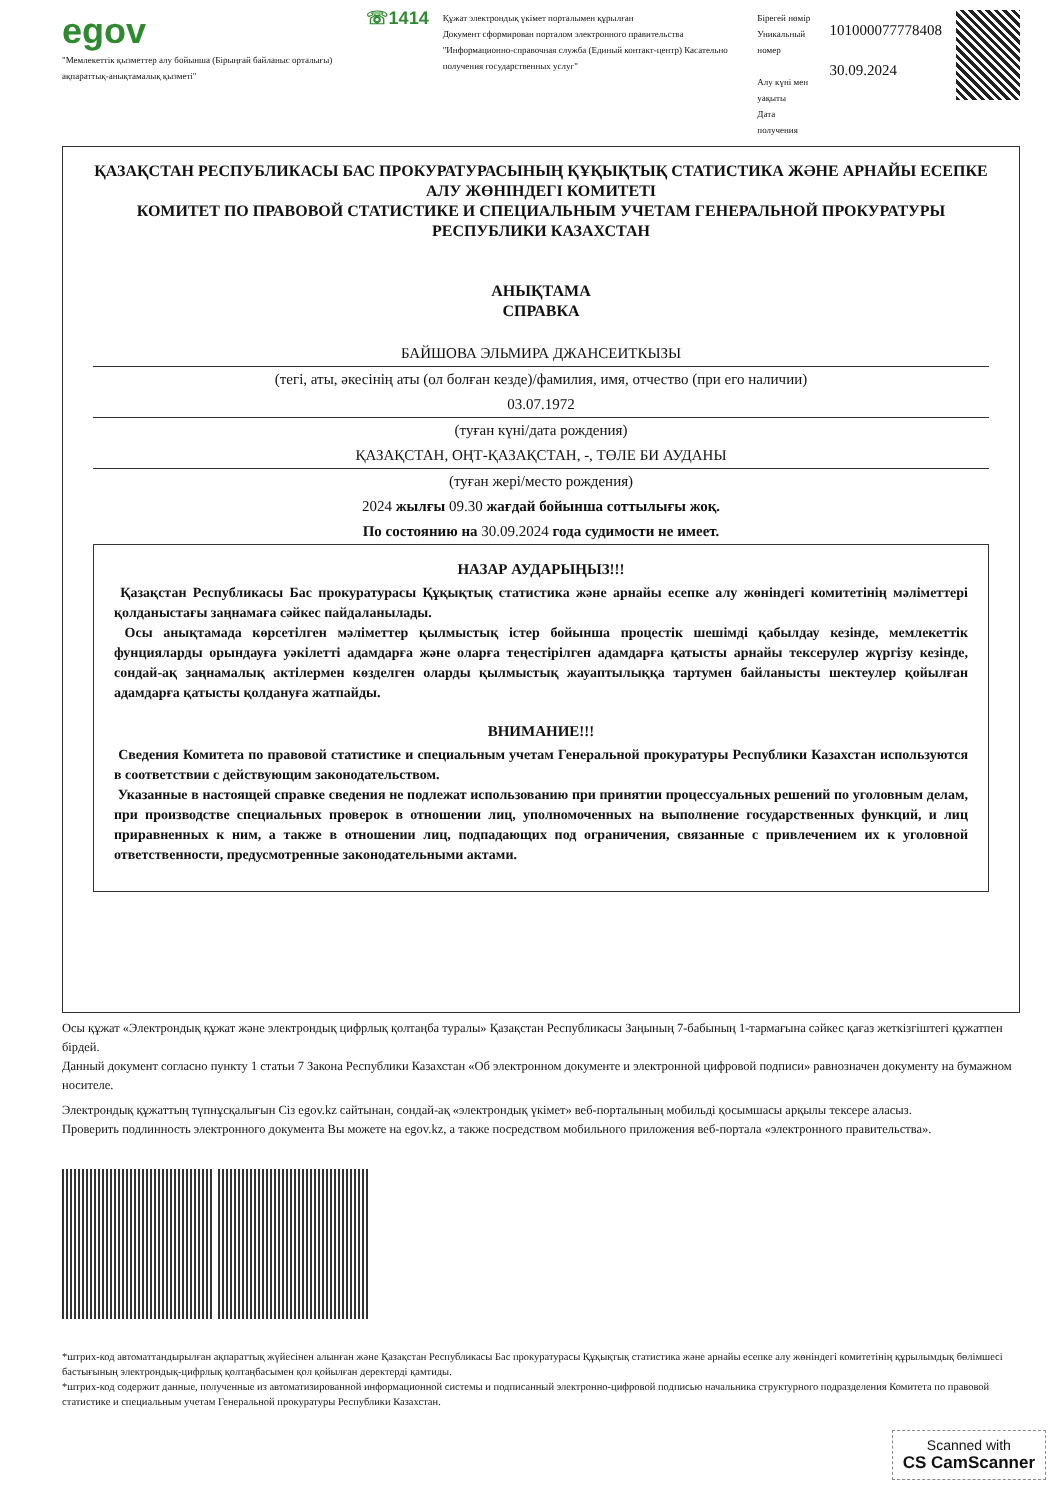egov
"Мемлекеттік қызметтер алу бойынша (Бірыңғай байланыс орталығы) ақпараттық-анықтамалық қызметі"
☏1414
Құжат электрондық үкімет порталымен құрылған
Документ сформирован порталом электронного правительства
"Информационно-справочная служба (Единый контакт-центр) Касательно получения государственных услуг"
Бірегей нөмір
Уникальный номер
Алу күні мен уақыты
Дата получения
101000077778408
30.09.2024
ҚАЗАҚСТАН РЕСПУБЛИКАСЫ БАС ПРОКУРАТУРАСЫНЫҢ ҚҰҚЫҚТЫҚ СТАТИСТИКА ЖӘНЕ АРНАЙЫ ЕСЕПКЕ АЛУ ЖӨНІНДЕГІ КОМИТЕТІ
КОМИТЕТ ПО ПРАВОВОЙ СТАТИСТИКЕ И СПЕЦИАЛЬНЫМ УЧЕТАМ ГЕНЕРАЛЬНОЙ ПРОКУРАТУРЫ РЕСПУБЛИКИ КАЗАХСТАН
АНЫҚТАМА
СПРАВКА
БАЙШОВА ЭЛЬМИРА ДЖАНСЕИТКЫЗЫ
(тегі, аты, әкесінің аты (ол болған кезде)/фамилия, имя, отчество (при его наличии)
03.07.1972
(туған күні/дата рождения)
ҚАЗАҚСТАН, ОҢТ-ҚАЗАҚСТАН, -, ТӨЛЕ БИ АУДАНЫ
(туған жері/место рождения)
2024 жылғы 09.30 жағдай бойынша соттылығы жоқ.
По состоянию на 30.09.2024 года судимости не имеет.
НАЗАР АУДАРЫҢЫЗ!!!
Қазақстан Республикасы Бас прокуратурасы Құқықтық статистика және арнайы есепке алу жөніндегі комитетінің мәліметтері қолданыстағы заңнамаға сәйкес пайдаланылады.
Осы анықтамада көрсетілген мәліметтер қылмыстық істер бойынша процестік шешімді қабылдау кезінде, мемлекеттік фунцияларды орындауға уәкілетті адамдарға және оларға теңестірілген адамдарға қатысты арнайы тексерулер жүргізу кезінде, сондай-ақ заңнамалық актілермен көзделген оларды қылмыстық жауаптылыққа тартумен байланысты шектеулер қойылған адамдарға қатысты қолдануға жатпайды.
ВНИМАНИЕ!!!
Сведения Комитета по правовой статистике и специальным учетам Генеральной прокуратуры Республики Казахстан используются в соответствии с действующим законодательством.
Указанные в настоящей справке сведения не подлежат использованию при принятии процессуальных решений по уголовным делам, при производстве специальных проверок в отношении лиц, уполномоченных на выполнение государственных функций, и лиц приравненных к ним, а также в отношении лиц, подпадающих под ограничения, связанные с привлечением их к уголовной ответственности, предусмотренные законодательными актами.
Осы құжат «Электрондық құжат және электрондық цифрлық қолтаңба туралы» Қазақстан Республикасы Заңының 7-бабының 1-тармағына сәйкес қағаз жеткізгіштегі құжатпен бірдей.
Данный документ согласно пункту 1 статьи 7 Закона Республики Казахстан «Об электронном документе и электронной цифровой подписи» равнозначен документу на бумажном носителе.
Электрондық құжаттың түпнұсқалығын Сіз egov.kz сайтынан, сондай-ақ «электрондық үкімет» веб-порталының мобильді қосымшасы арқылы тексере аласыз.
Проверить подлинность электронного документа Вы можете на egov.kz, а также посредством мобильного приложения веб-портала «электронного правительства».
*штрих-код автоматтандырылған ақпараттық жүйесінен алынған және Қазақстан Республикасы Бас прокуратурасы Құқықтық статистика және арнайы есепке алу жөніндегі комитетінің құрылымдық бөлімшесі бастығының электрондық-цифрлық қолтаңбасымен қол қойылған деректерді қамтиды.
*штрих-код содержит данные, полученные из автоматизированной информационной системы и подписанный электронно-цифровой подписью начальника структурного подразделения Комитета по правовой статистике и специальным учетам Генеральной прокуратуры Республики Казахстан.
Scanned with
CS CamScanner